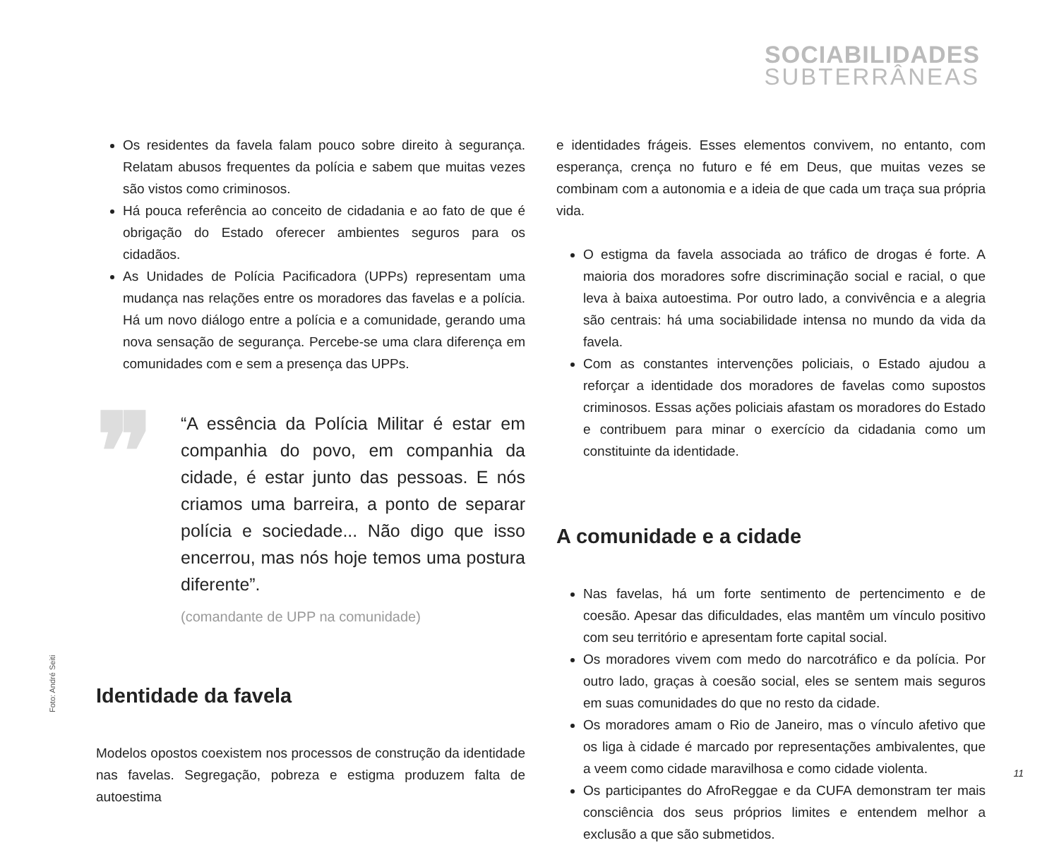SOCIABILIDADES
SUBTERRÂNEAS
Os residentes da favela falam pouco sobre direito à segurança. Relatam abusos frequentes da polícia e sabem que muitas vezes são vistos como criminosos.
Há pouca referência ao conceito de cidadania e ao fato de que é obrigação do Estado oferecer ambientes seguros para os cidadãos.
As Unidades de Polícia Pacificadora (UPPs) representam uma mudança nas relações entre os moradores das favelas e a polícia. Há um novo diálogo entre a polícia e a comunidade, gerando uma nova sensação de segurança. Percebe-se uma clara diferença em comunidades com e sem a presença das UPPs.
❞
“A essência da Polícia Militar é estar em companhia do povo, em companhia da cidade, é estar junto das pessoas. E nós criamos uma barreira, a ponto de separar polícia e sociedade... Não digo que isso encerrou, mas nós hoje temos uma postura diferente”.
(comandante de UPP na comunidade)
Identidade da favela
Modelos opostos coexistem nos processos de construção da identidade nas favelas. Segregação, pobreza e estigma produzem falta de autoestima
e identidades frágeis. Esses elementos convivem, no entanto, com esperança, crença no futuro e fé em Deus, que muitas vezes se combinam com a autonomia e a ideia de que cada um traça sua própria vida.
O estigma da favela associada ao tráfico de drogas é forte. A maioria dos moradores sofre discriminação social e racial, o que leva à baixa autoestima. Por outro lado, a convivência e a alegria são centrais: há uma sociabilidade intensa no mundo da vida da favela.
Com as constantes intervenções policiais, o Estado ajudou a reforçar a identidade dos moradores de favelas como supostos criminosos. Essas ações policiais afastam os moradores do Estado e contribuem para minar o exercício da cidadania como um constituinte da identidade.
A comunidade e a cidade
Nas favelas, há um forte sentimento de pertencimento e de coesão. Apesar das dificuldades, elas mantêm um vínculo positivo com seu território e apresentam forte capital social.
Os moradores vivem com medo do narcotráfico e da polícia. Por outro lado, graças à coesão social, eles se sentem mais seguros em suas comunidades do que no resto da cidade.
Os moradores amam o Rio de Janeiro, mas o vínculo afetivo que os liga à cidade é marcado por representações ambivalentes, que a veem como cidade maravilhosa e como cidade violenta.
Os participantes do AfroReggae e da CUFA demonstram ter mais consciência dos seus próprios limites e entendem melhor a exclusão a que são submetidos.
Foto: André Seiti
11